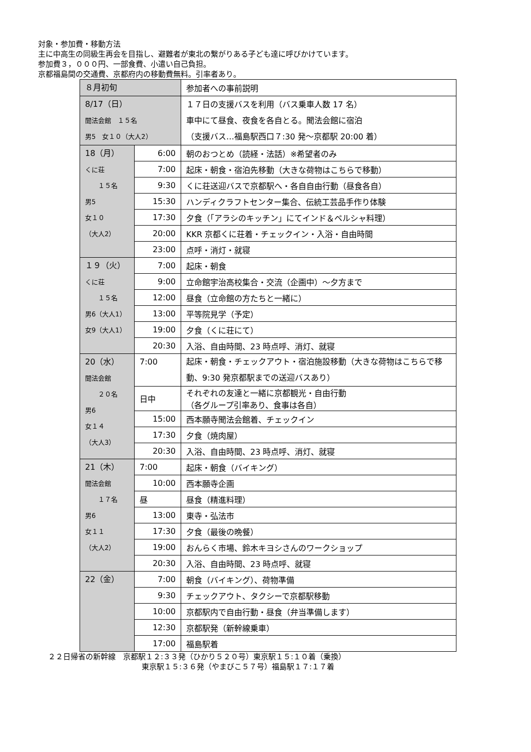対象・参加費・移動方法
主に中高生の同級生再会を目指し、避難者が東北の繋がりある子ども達に呼びかけています。
参加費３，０００円、一部食費、小遣い自己負担。
京都福島間の交通費、京都府内の移動費無料。引率者あり。
| ８月初旬 | | 参加者への事前説明 |
| 8/17（日） 聞法会館 １５名 男5 女１０（大人2） | | １７日の支援バスを利用（バス乗車人数 17 名） 車中にて昼食、夜食を各自とる。聞法会館に宿泊 （支援バス…福島駅西口７:30 発～京都駅 20:00 着） |
| 18（月） くに荘 １５名 男5 女１０ （大人2） | 6:00 | 朝のおつとめ（読経・法話）※希望者のみ |
| | 7:00 | 起床・朝食・宿泊先移動（大きな荷物はこちらで移動） |
| | 9:30 | くに荘送迎バスで京都駅へ・各自自由行動（昼食各自） |
| | 15:30 | ハンディクラフトセンター集合、伝統工芸品手作り体験 |
| | 17:30 | 夕食（「アラシのキッチン」にてインド＆ペルシャ料理） |
| | 20:00 | KKR 京都くに荘着・チェックイン・入浴・自由時間 |
| | 23:00 | 点呼・消灯・就寝 |
| １９（火） くに荘 １５名 男6（大人1） 女9（大人1） | 7:00 | 起床・朝食 |
| | 9:00 | 立命館宇治高校集合・交流（企画中）～夕方まで |
| | 12:00 | 昼食（立命館の方たちと一緒に） |
| | 13:00 | 平等院見学（予定） |
| | 19:00 | 夕食（くに荘にて） |
| | 20:30 | 入浴、自由時間、23 時点呼、消灯、就寝 |
| 20（水） 聞法会館 ２０名 男6 女１４ （大人3） | 7:00 | 起床・朝食・チェックアウト・宿泊施設移動（大きな荷物はこちらで移動、9:30 発京都駅までの送迎バスあり） |
| | 日中 | それぞれの友達と一緒に京都観光・自由行動 （各グループ引率あり、食事は各自） |
| | 15:00 | 西本願寺聞法会館着、チェックイン |
| | 17:30 | 夕食（焼肉屋） |
| | 20:30 | 入浴、自由時間、23 時点呼、消灯、就寝 |
| 21（木） 聞法会館 １７名 男6 女１１ （大人2） | 7:00 | 起床・朝食（バイキング） |
| | 10:00 | 西本願寺企画 |
| | 昼 | 昼食（精進料理） |
| | 13:00 | 東寺・弘法市 |
| | 17:30 | 夕食（最後の晩餐） |
| | 19:00 | おんらく市場、鈴木キヨシさんのワークショップ |
| | 20:30 | 入浴、自由時間、23 時点呼、就寝 |
| 22（金） | 7:00 | 朝食（バイキング）、荷物準備 |
| | 9:30 | チェックアウト、タクシーで京都駅移動 |
| | 10:00 | 京都駅内で自由行動・昼食（弁当準備します） |
| | 12:30 | 京都駅発（新幹線乗車） |
| | 17:00 | 福島駅着 |
２２日帰省の新幹線　京都駅１２:３３発（ひかり５２０号）東京駅１５:１０着（乗換）
東京駅１５:３６発（やまびこ５７号）福島駅１７:１７着